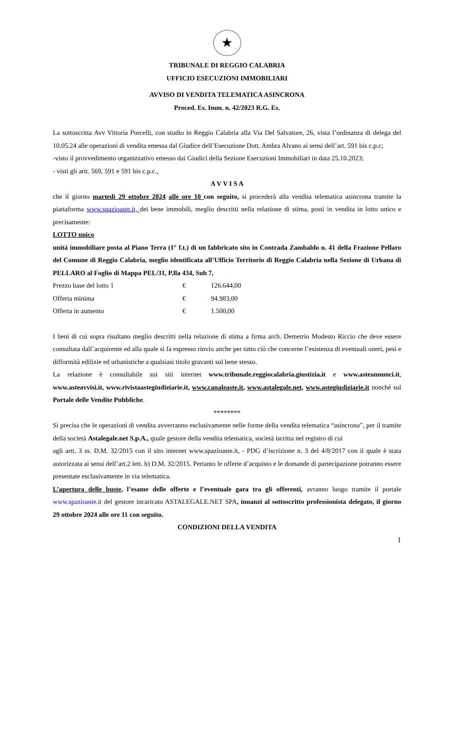★
TRIBUNALE DI REGGIO CALABRIA
UFFICIO ESECUZIONI IMMOBILIARI
AVVISO DI VENDITA TELEMATICA ASINCRONA
Proced. Es. Imm. n. 42/2023 R.G. Es.
La sottoscritta Avv Vittoria Porcelli, con studio in Reggio Calabria alla Via Del Salvatore, 26, vista l’ordinanza di delega del 10.05.24 alle operazioni di vendita emessa dal Giudice dell’Esecuzione Dott. Ambra Alvano ai sensi dell’art. 591 bis c.p.c;
-visto il provvedimento organizzativo emesso dai Giudici della Sezione Esecuzioni Immobiliari in data 25.10.2023;
- visti gli artt. 569, 591 e 591 bis c.p.c.,
A V V I S A
che il giorno martedi 29 ottobre 2024 alle ore 10 con seguito, si procederà alla vendita telematica asincrona tramite la piattaforma www.spazioaste.it, dei bene immobili, meglio descritti nella relazione di stima, posti in vendita in lotto unico e precisamente:
LOTTO unico
unità immobiliare posta al Piano Terra (1° f.t.) di un fabbricato sito in Contrada Zambaldo n. 41 della Frazione Pellaro del Comune di Reggio Calabria, meglio identificata all’Ufficio Territorio di Reggio Calabria nella Sezione di Urbana di PELLARO al Foglio di Mappa PEL/31, P.lla 434, Sub 7,
| Prezzo base del lotto 1 | € | 126.644,00 |
| Offerta minima | € | 94.983,00 |
| Offerta in aumento | € | 1.500,00 |
I beni di cui sopra risultano meglio descritti nella relazione di stima a firma arch. Demetrio Modesto Riccio che deve essere consultata dall’acquirente ed alla quale si fa espresso rinvio anche per tutto ciò che concerne l’esistenza di eventuali oneri, pesi e difformità edilizie ed urbanistiche a qualsiasi titolo gravanti sul bene stesso.
La relazione è consultabile sui siti internet www.tribunale.reggiocalabria.giustizia.it e www.asteannunci.it, www.asteavvisi.it, www.rivistaastegiudiziarie.it, www.canaleaste.it, www.astalegale.net, www.astegiudiziarie.it nonché sul Portale delle Vendite Pubbliche.
********
Si precisa che le operazioni di vendita avverranno esclusivamente nelle forme della vendita telematica “asincrona”, per il tramite della società Astalegale.net S.p.A., quale gestore della vendita telematica, società iscritta nel registro di cui
agli artt. 3 ss. D.M. 32/2015 con il sito internet www.spazioaste.it, - PDG d’iscrizione n. 3 del 4/8/2017 con il quale è stata autorizzata ai sensi dell’art.2 lett. b) D.M. 32/2015. Pertanto le offerte d’acquisto e le domande di partecipazione potranno essere presentate esclusivamente in via telematica.
L’apertura delle buste, l’esame delle offerte e l’eventuale gara tra gli offerenti, avranno luogo tramite il portale www.spazioaste.it del gestore incaricato ASTALEGALE.NET SPA, innanzi al sottoscritto professionista delegato, il giorno 29 ottobre 2024 alle ore 11 con seguito.
CONDIZIONI DELLA VENDITA
1